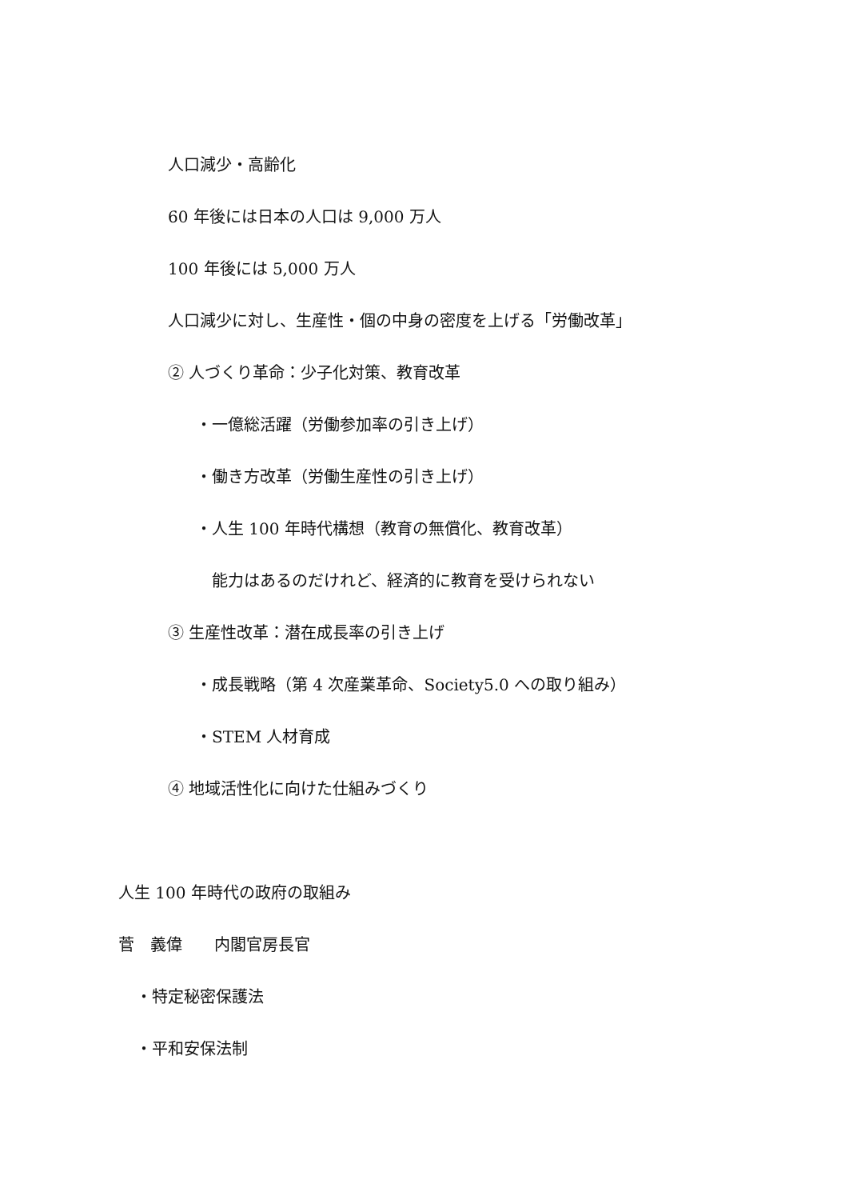人口減少・高齢化
60 年後には日本の人口は 9,000 万人
100 年後には 5,000 万人
人口減少に対し、生産性・個の中身の密度を上げる「労働改革」
② 人づくり革命：少子化対策、教育改革
・一億総活躍（労働参加率の引き上げ）
・働き方改革（労働生産性の引き上げ）
・人生 100 年時代構想（教育の無償化、教育改革）
能力はあるのだけれど、経済的に教育を受けられない
③ 生産性改革：潜在成長率の引き上げ
・成長戦略（第 4 次産業革命、Society5.0 への取り組み）
・STEM 人材育成
④ 地域活性化に向けた仕組みづくり
人生 100 年時代の政府の取組み
菅　義偉　　内閣官房長官
・特定秘密保護法
・平和安保法制